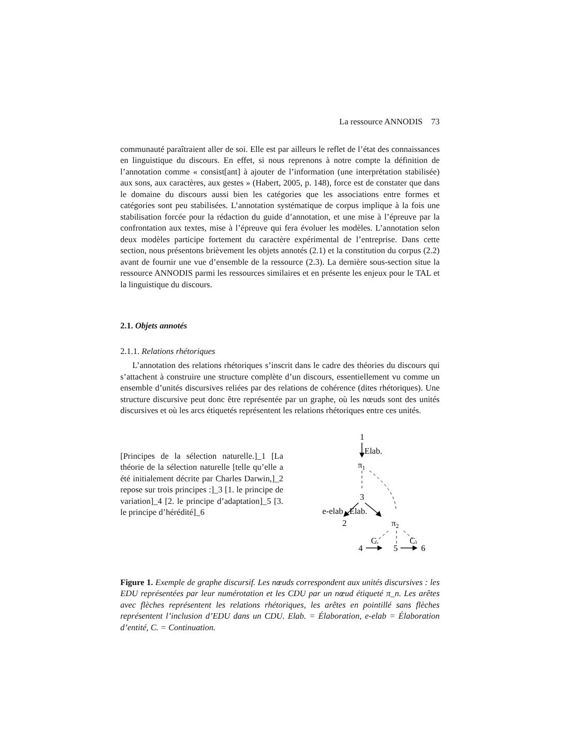La ressource ANNODIS 73
communauté paraîtraient aller de soi. Elle est par ailleurs le reflet de l’état des connaissances en linguistique du discours. En effet, si nous reprenons à notre compte la définition de l’annotation comme « consist[ant] à ajouter de l’information (une interprétation stabilisée) aux sons, aux caractères, aux gestes » (Habert, 2005, p. 148), force est de constater que dans le domaine du discours aussi bien les catégories que les associations entre formes et catégories sont peu stabilisées. L’annotation systématique de corpus implique à la fois une stabilisation forcée pour la rédaction du guide d’annotation, et une mise à l’épreuve par la confrontation aux textes, mise à l’épreuve qui fera évoluer les modèles. L’annotation selon deux modèles participe fortement du caractère expérimental de l’entreprise. Dans cette section, nous présentons brièvement les objets annotés (2.1) et la constitution du corpus (2.2) avant de fournir une vue d’ensemble de la ressource (2.3). La dernière sous-section situe la ressource ANNODIS parmi les ressources similaires et en présente les enjeux pour le TAL et la linguistique du discours.
2.1. Objets annotés
2.1.1. Relations rhétoriques
L’annotation des relations rhétoriques s’inscrit dans le cadre des théories du discours qui s’attachent à construire une structure complète d’un discours, essentiellement vu comme un ensemble d’unités discursives reliées par des relations de cohérence (dites rhétoriques). Une structure discursive peut donc être représentée par un graphe, où les nœuds sont des unités discursives et où les arcs étiquetés représentent les relations rhétoriques entre ces unités.
[Principes de la sélection naturelle.]_1 [La théorie de la sélection naturelle [telle qu’elle a été initialement décrite par Charles Darwin,]_2 repose sur trois principes :]_3 [1. le principe de variation]_4 [2. le principe d’adaptation]_5 [3. le principe d’hérédité]_6
1
Elab.
π1
3
e-elab
Elab.
2
π2
C.
C.
4
5
6
Figure 1. Exemple de graphe discursif. Les nœuds correspondent aux unités discursives : les EDU représentées par leur numérotation et les CDU par un nœud étiqueté π_n. Les arêtes avec flèches représentent les relations rhétoriques, les arêtes en pointillé sans flèches représentent l’inclusion d’EDU dans un CDU. Elab. = Élaboration, e-elab = Élaboration d’entité, C. = Continuation.